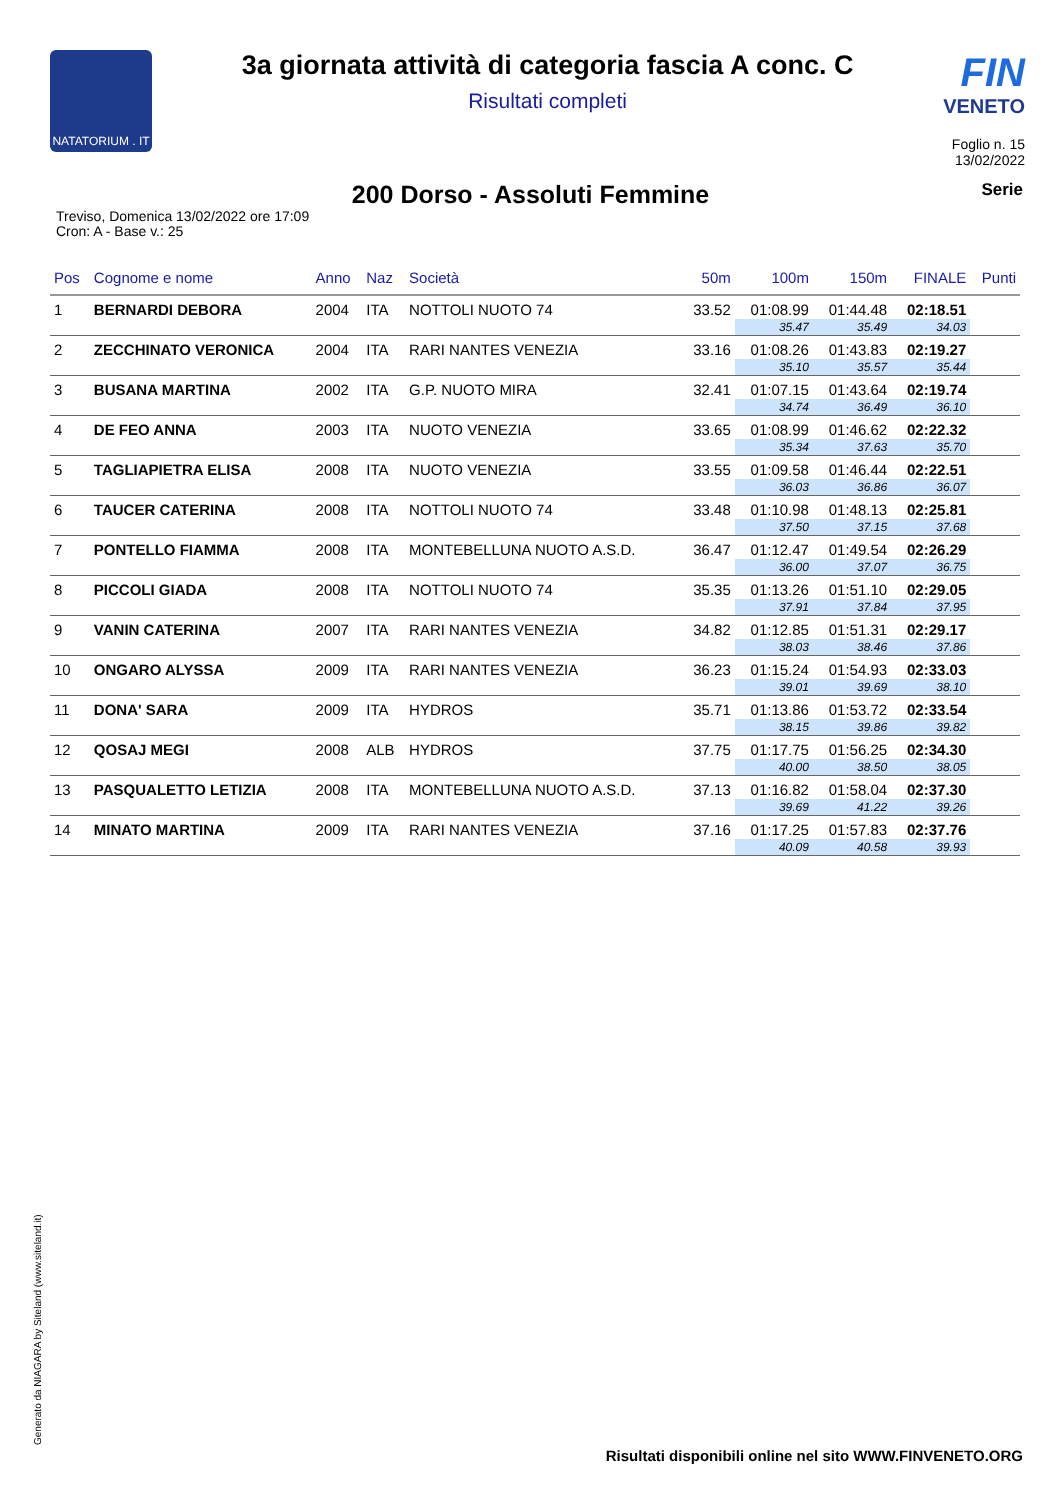NATATORIUM . IT
3a giornata attività di categoria fascia A conc. C
Risultati completi
FIN
VENETO
Foglio n. 15
13/02/2022
200 Dorso - Assoluti Femmine
Serie
Treviso, Domenica 13/02/2022 ore 17:09
Cron: A - Base v.: 25
| Pos | Cognome e nome | Anno | Naz | Società | 50m | 100m | 150m | FINALE | Punti |
| --- | --- | --- | --- | --- | --- | --- | --- | --- | --- |
| 1 | BERNARDI DEBORA | 2004 | ITA | NOTTOLI NUOTO 74 | 33.52 | 01:08.99 | 01:44.48 | 02:18.51 | |
| | | | | | | 35.47 | 35.49 | 34.03 | |
| 2 | ZECCHINATO VERONICA | 2004 | ITA | RARI NANTES VENEZIA | 33.16 | 01:08.26 | 01:43.83 | 02:19.27 | |
| | | | | | | 35.10 | 35.57 | 35.44 | |
| 3 | BUSANA MARTINA | 2002 | ITA | G.P. NUOTO MIRA | 32.41 | 01:07.15 | 01:43.64 | 02:19.74 | |
| | | | | | | 34.74 | 36.49 | 36.10 | |
| 4 | DE FEO ANNA | 2003 | ITA | NUOTO VENEZIA | 33.65 | 01:08.99 | 01:46.62 | 02:22.32 | |
| | | | | | | 35.34 | 37.63 | 35.70 | |
| 5 | TAGLIAPIETRA ELISA | 2008 | ITA | NUOTO VENEZIA | 33.55 | 01:09.58 | 01:46.44 | 02:22.51 | |
| | | | | | | 36.03 | 36.86 | 36.07 | |
| 6 | TAUCER CATERINA | 2008 | ITA | NOTTOLI NUOTO 74 | 33.48 | 01:10.98 | 01:48.13 | 02:25.81 | |
| | | | | | | 37.50 | 37.15 | 37.68 | |
| 7 | PONTELLO FIAMMA | 2008 | ITA | MONTEBELLUNA NUOTO A.S.D. | 36.47 | 01:12.47 | 01:49.54 | 02:26.29 | |
| | | | | | | 36.00 | 37.07 | 36.75 | |
| 8 | PICCOLI GIADA | 2008 | ITA | NOTTOLI NUOTO 74 | 35.35 | 01:13.26 | 01:51.10 | 02:29.05 | |
| | | | | | | 37.91 | 37.84 | 37.95 | |
| 9 | VANIN CATERINA | 2007 | ITA | RARI NANTES VENEZIA | 34.82 | 01:12.85 | 01:51.31 | 02:29.17 | |
| | | | | | | 38.03 | 38.46 | 37.86 | |
| 10 | ONGARO ALYSSA | 2009 | ITA | RARI NANTES VENEZIA | 36.23 | 01:15.24 | 01:54.93 | 02:33.03 | |
| | | | | | | 39.01 | 39.69 | 38.10 | |
| 11 | DONA' SARA | 2009 | ITA | HYDROS | 35.71 | 01:13.86 | 01:53.72 | 02:33.54 | |
| | | | | | | 38.15 | 39.86 | 39.82 | |
| 12 | QOSAJ MEGI | 2008 | ALB | HYDROS | 37.75 | 01:17.75 | 01:56.25 | 02:34.30 | |
| | | | | | | 40.00 | 38.50 | 38.05 | |
| 13 | PASQUALETTO LETIZIA | 2008 | ITA | MONTEBELLUNA NUOTO A.S.D. | 37.13 | 01:16.82 | 01:58.04 | 02:37.30 | |
| | | | | | | 39.69 | 41.22 | 39.26 | |
| 14 | MINATO MARTINA | 2009 | ITA | RARI NANTES VENEZIA | 37.16 | 01:17.25 | 01:57.83 | 02:37.76 | |
| | | | | | | 40.09 | 40.58 | 39.93 | |
Generato da NIAGARA by Siteland (www.siteland.it)
Risultati disponibili online nel sito WWW.FINVENETO.ORG